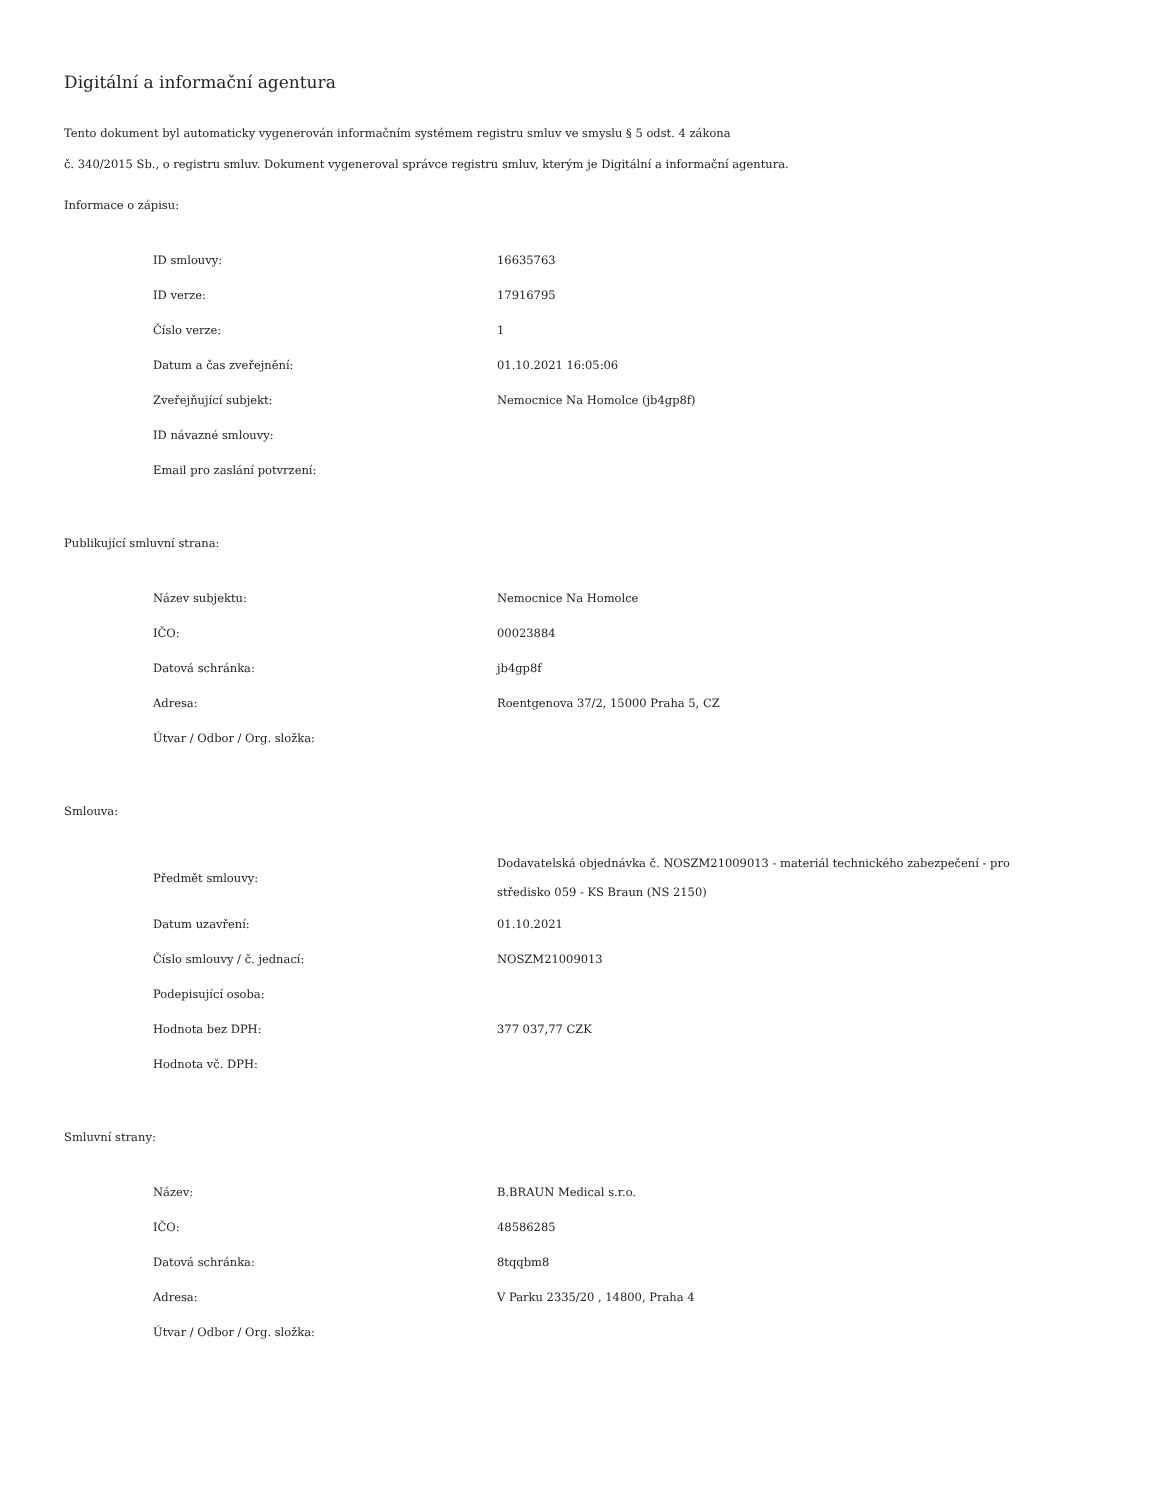Digitální a informační agentura
Tento dokument byl automaticky vygenerován informačním systémem registru smluv ve smyslu § 5 odst. 4 zákona
č. 340/2015 Sb., o registru smluv. Dokument vygeneroval správce registru smluv, kterým je Digitální a informační agentura.
Informace o zápisu:
| ID smlouvy: | 16635763 |
| ID verze: | 17916795 |
| Číslo verze: | 1 |
| Datum a čas zveřejnění: | 01.10.2021 16:05:06 |
| Zveřejňující subjekt: | Nemocnice Na Homolce (jb4gp8f) |
| ID návazné smlouvy: | |
| Email pro zaslání potvrzení: | |
Publikující smluvní strana:
| Název subjektu: | Nemocnice Na Homolce |
| IČO: | 00023884 |
| Datová schránka: | jb4gp8f |
| Adresa: | Roentgenova 37/2, 15000 Praha 5, CZ |
| Útvar / Odbor / Org. složka: | |
Smlouva:
| Předmět smlouvy: | Dodavatelská objednávka č. NOSZM21009013 - materiál technického zabezpečení - pro středisko 059 - KS Braun (NS 2150) |
| Datum uzavření: | 01.10.2021 |
| Číslo smlouvy / č. jednací: | NOSZM21009013 |
| Podepisující osoba: | |
| Hodnota bez DPH: | 377 037,77 CZK |
| Hodnota vč. DPH: | |
Smluvní strany:
| Název: | B.BRAUN Medical s.r.o. |
| IČO: | 48586285 |
| Datová schránka: | 8tqqbm8 |
| Adresa: | V Parku 2335/20 , 14800, Praha 4 |
| Útvar / Odbor / Org. složka: | |